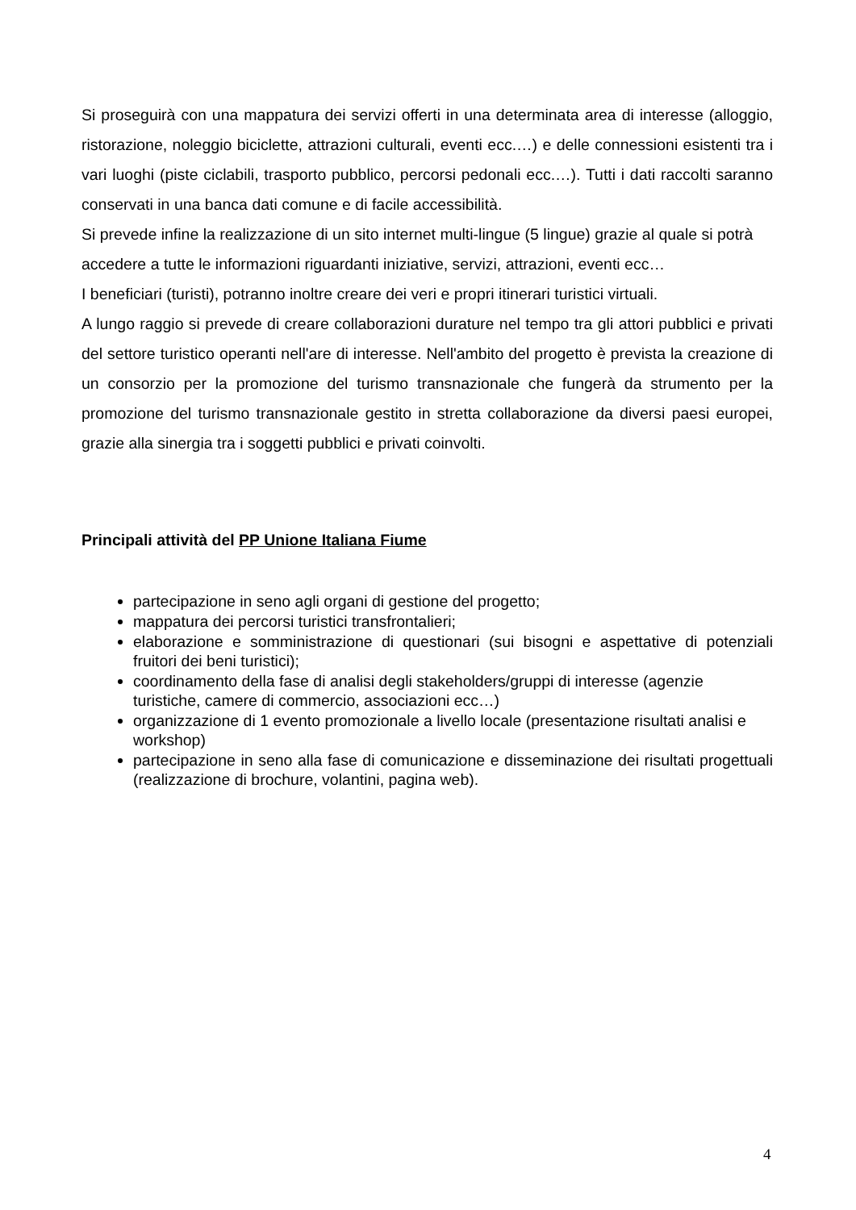Si proseguirà con una mappatura dei servizi offerti in una determinata area di interesse (alloggio, ristorazione, noleggio biciclette, attrazioni culturali, eventi ecc.…) e delle connessioni esistenti tra i vari luoghi (piste ciclabili, trasporto pubblico, percorsi pedonali ecc.…). Tutti i dati raccolti saranno conservati in una banca dati comune e di facile accessibilità.
Si prevede infine la realizzazione di un sito internet multi-lingue (5 lingue) grazie al quale si potrà accedere a tutte le informazioni riguardanti iniziative, servizi, attrazioni, eventi ecc…
I beneficiari (turisti), potranno inoltre creare dei veri e propri itinerari turistici virtuali.
A lungo raggio si prevede di creare collaborazioni durature nel tempo tra gli attori pubblici e privati del settore turistico operanti nell'are di interesse. Nell'ambito del progetto è prevista la creazione di un consorzio per la promozione del turismo transnazionale che fungerà da strumento per la promozione del turismo transnazionale gestito in stretta collaborazione da diversi paesi europei, grazie alla sinergia tra i soggetti pubblici e privati coinvolti.
Principali attività del PP Unione Italiana Fiume
partecipazione in seno agli organi di gestione del progetto;
mappatura dei percorsi turistici transfrontalieri;
elaborazione e somministrazione di questionari (sui bisogni e aspettative di potenziali fruitori dei beni turistici);
coordinamento della fase di analisi degli stakeholders/gruppi di interesse (agenzie turistiche, camere di commercio, associazioni ecc…)
organizzazione di 1 evento promozionale a livello locale (presentazione risultati analisi e workshop)
partecipazione in seno alla fase di comunicazione e disseminazione dei risultati progettuali (realizzazione di brochure, volantini, pagina web).
4